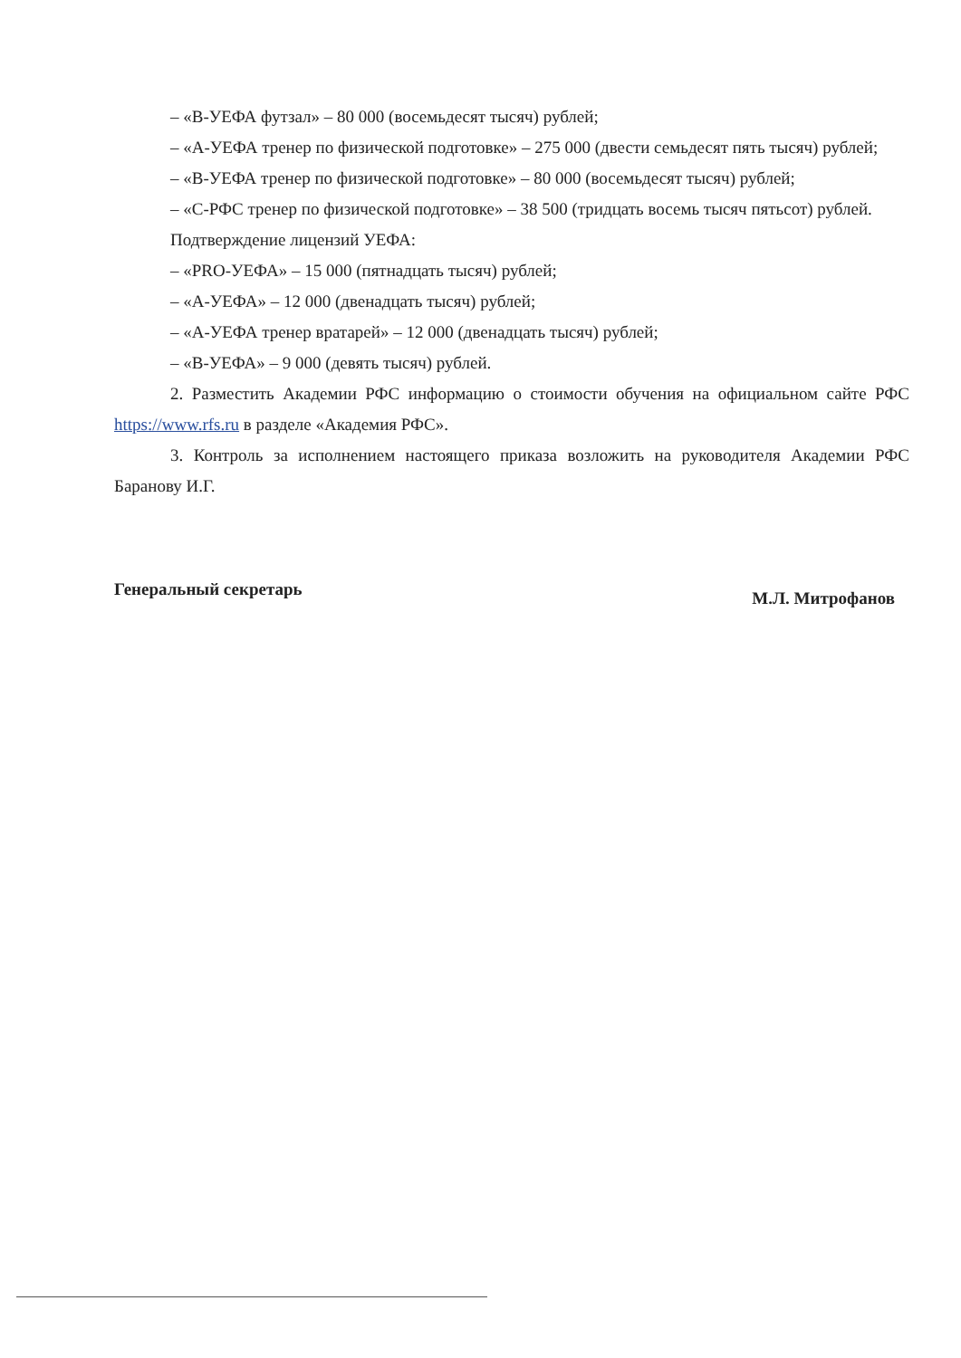– «В-УЕФА футзал» – 80 000 (восемьдесят тысяч) рублей;
– «А-УЕФА тренер по физической подготовке» – 275 000 (двести семьдесят пять тысяч) рублей;
– «В-УЕФА тренер по физической подготовке» – 80 000 (восемьдесят тысяч) рублей;
– «С-РФС тренер по физической подготовке» – 38 500 (тридцать восемь тысяч пятьсот) рублей.
Подтверждение лицензий УЕФА:
– «PRO-УЕФА» – 15 000 (пятнадцать тысяч) рублей;
– «А-УЕФА» – 12 000 (двенадцать тысяч) рублей;
– «А-УЕФА тренер вратарей» – 12 000 (двенадцать тысяч) рублей;
– «В-УЕФА» – 9 000 (девять тысяч) рублей.
2. Разместить Академии РФС информацию о стоимости обучения на официальном сайте РФС https://www.rfs.ru в разделе «Академия РФС».
3. Контроль за исполнением настоящего приказа возложить на руководителя Академии РФС Баранову И.Г.
Генеральный секретарь М.Л. Митрофанов